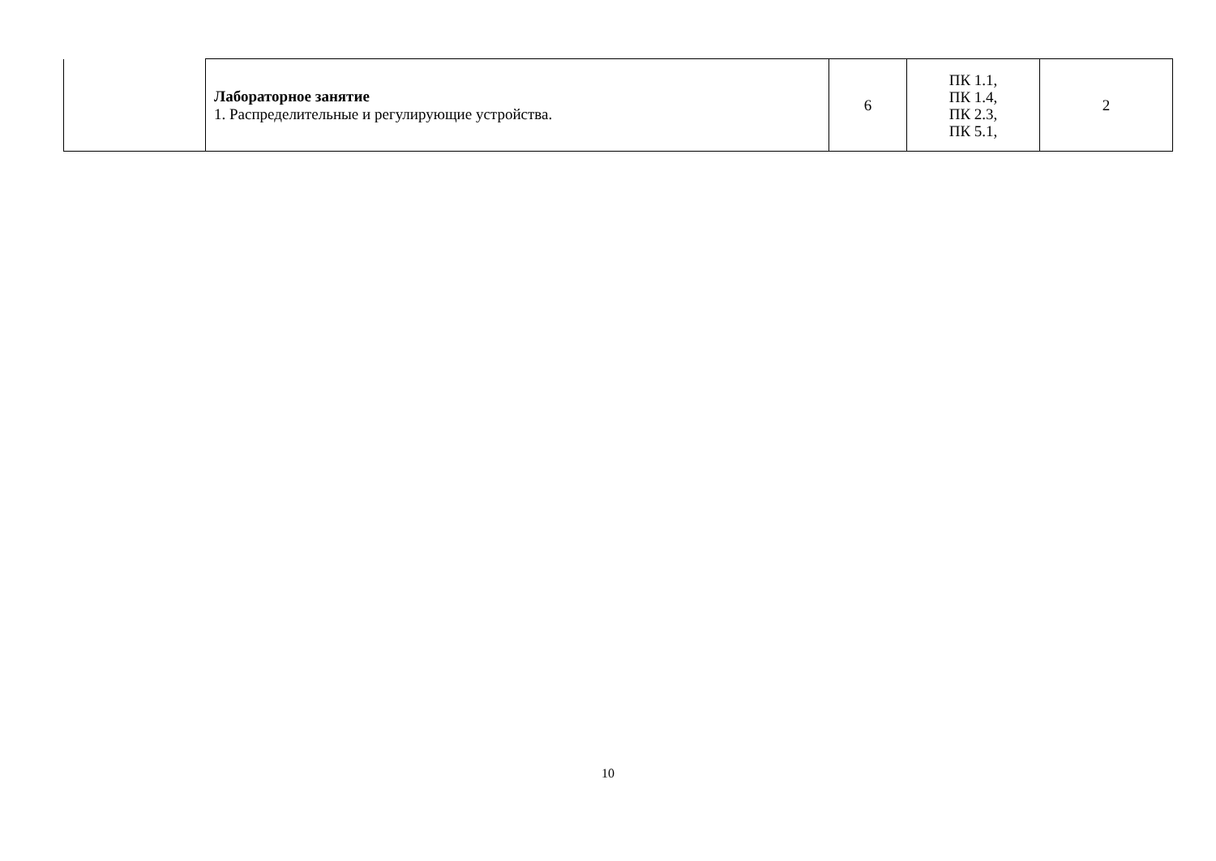| | Лабораторное занятие 1. Распределительные и регулирующие устройства. | 6 | ПК 1.1, ПК 1.4, ПК 2.3, ПК 5.1, | 2 |
10